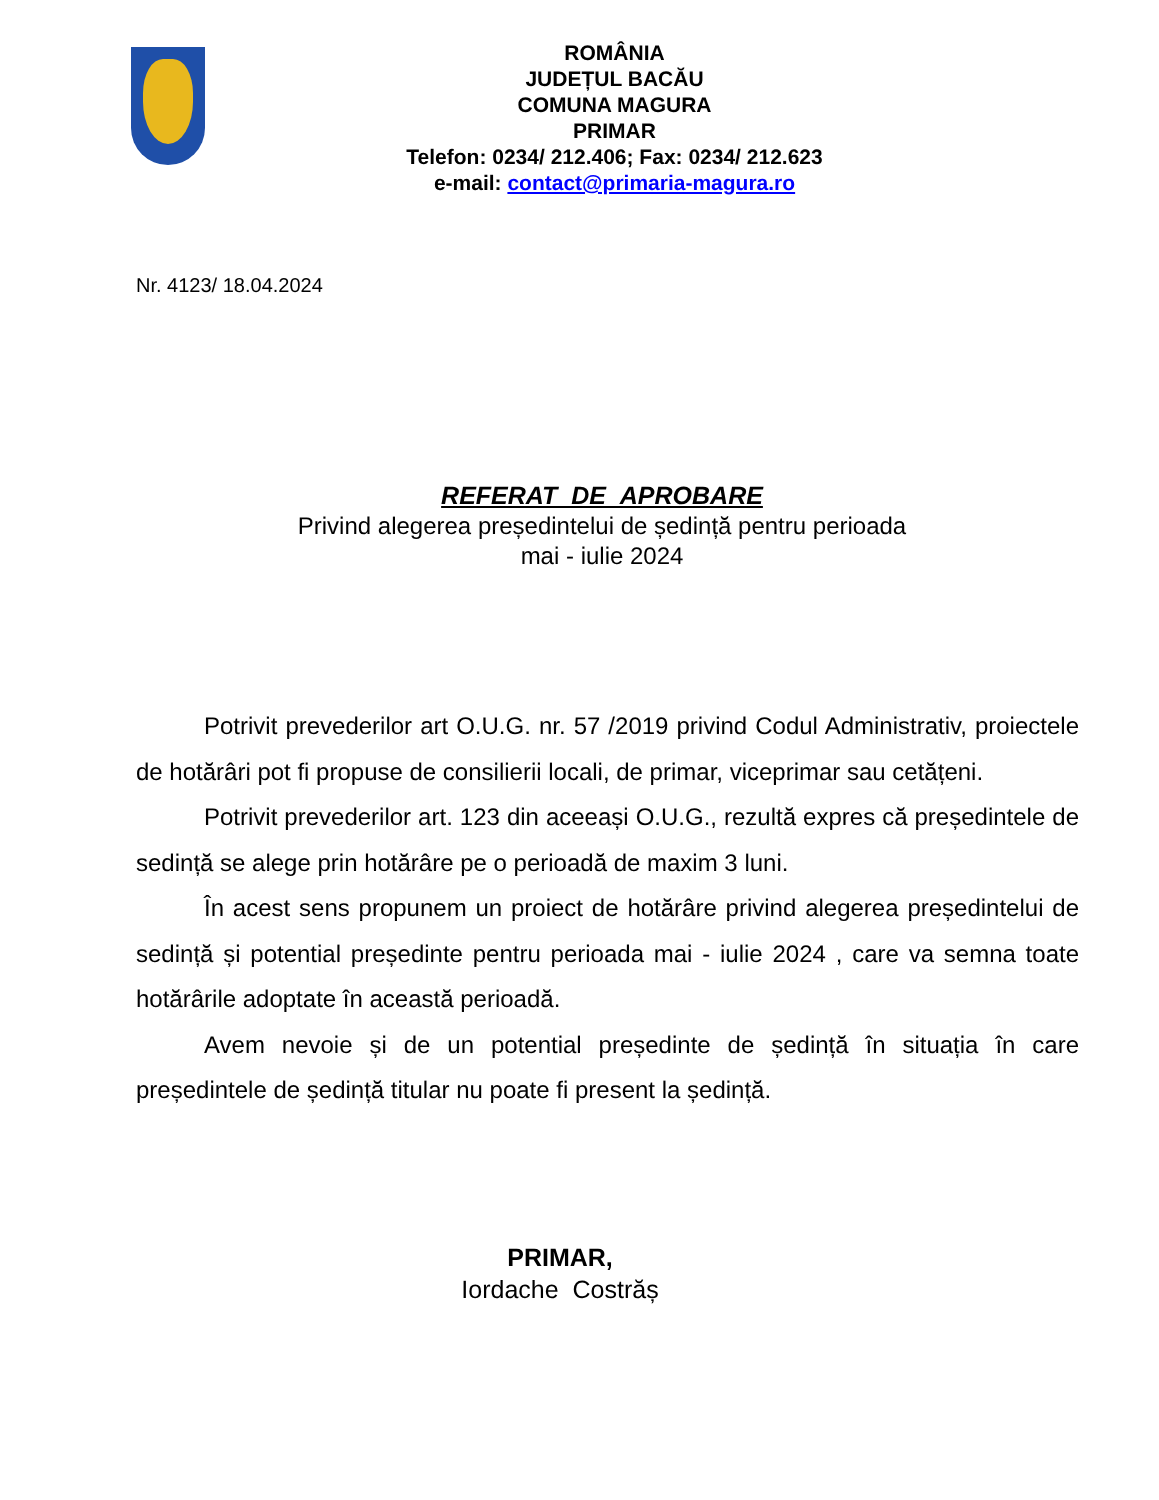ROMÂNIA
JUDEȚUL BACĂU
COMUNA MAGURA
PRIMAR
Telefon: 0234/ 212.406; Fax: 0234/ 212.623
e-mail: contact@primaria-magura.ro
Nr. 4123/ 18.04.2024
REFERAT DE APROBARE
Privind alegerea președintelui de ședință pentru perioada
mai - iulie 2024
Potrivit prevederilor art O.U.G. nr. 57 /2019 privind Codul Administrativ, proiectele de hotărâri pot fi propuse de consilierii locali, de primar, viceprimar sau cetățeni.
Potrivit prevederilor art. 123 din aceeași O.U.G., rezultă expres că președintele de sedință se alege prin hotărâre pe o perioadă de maxim 3 luni.
În acest sens propunem un proiect de hotărâre privind alegerea președintelui de sedință și potential președinte pentru perioada mai - iulie 2024 , care va semna toate hotărârile adoptate în această perioadă.
Avem nevoie și de un potential președinte de ședință în situația în care președintele de ședință titular nu poate fi present la ședință.
PRIMAR,
Iordache Costrăș